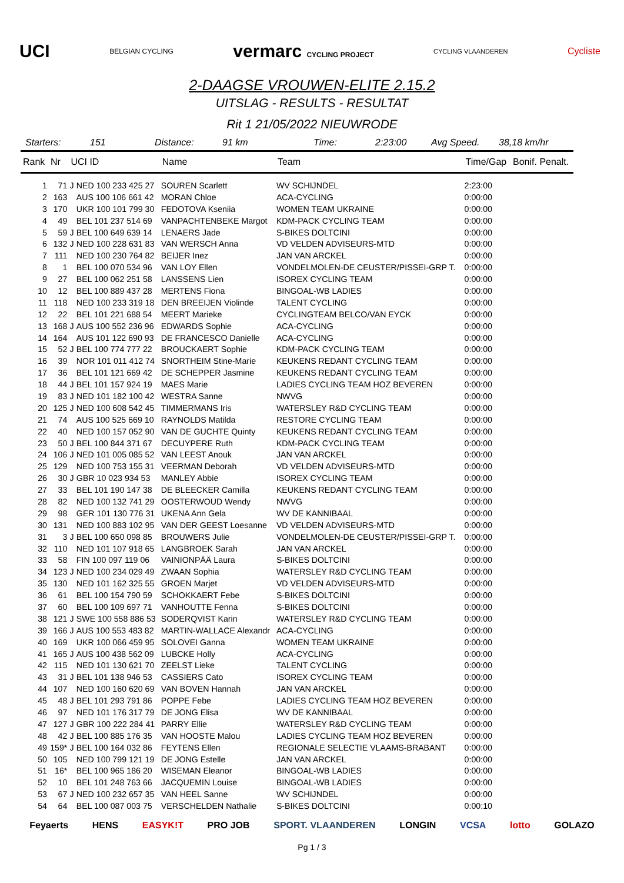UCI BELGIAN CYCLING vermarc CYCLING PROJECT CYCLING VLAANDEREN Cycliste
2-DAAGSE VROUWEN-ELITE 2.15.2
UITSLAG - RESULTS - RESULTAT
Rit 1 21/05/2022 NIEUWRODE
Starters: 151 Distance: 91 km Time: 2:23:00 Avg Speed. 38,18 km/hr
| Rank | Nr | UCI ID | | Name | Team | Time/Gap | Bonif. Penalt. |
| --- | --- | --- | --- | --- | --- | --- | --- |
| 1 | 71 | J | NED 100 233 425 27 | SOUREN Scarlett | WV SCHIJNDEL | 2:23:00 | |
| 2 | 163 | | AUS 100 106 661 42 | MORAN Chloe | ACA-CYCLING | 0:00:00 | |
| 3 | 170 | | UKR 100 101 799 30 | FEDOTOVA Kseniia | WOMEN TEAM UKRAINE | 0:00:00 | |
| 4 | 49 | | BEL 101 237 514 69 | VANPACHTENBEKE Margot | KDM-PACK CYCLING TEAM | 0:00:00 | |
| 5 | 59 | J | BEL 100 649 639 14 | LENAERS Jade | S-BIKES DOLTCINI | 0:00:00 | |
| 6 | 132 | J | NED 100 228 631 83 | VAN WERSCH Anna | VD VELDEN ADVISEURS-MTD | 0:00:00 | |
| 7 | 111 | | NED 100 230 764 82 | BEIJER Inez | JAN VAN ARCKEL | 0:00:00 | |
| 8 | 1 | | BEL 100 070 534 96 | VAN LOY Ellen | VONDELMOLEN-DE CEUSTER/PISSEI-GRP T. | 0:00:00 | |
| 9 | 27 | | BEL 100 062 251 58 | LANSSENS Lien | ISOREX CYCLING TEAM | 0:00:00 | |
| 10 | 12 | | BEL 100 889 437 28 | MERTENS Fiona | BINGOAL-WB LADIES | 0:00:00 | |
| 11 | 118 | | NED 100 233 319 18 | DEN BREEIJEN Violinde | TALENT CYCLING | 0:00:00 | |
| 12 | 22 | | BEL 101 221 688 54 | MEERT Marieke | CYCLINGTEAM BELCO/VAN EYCK | 0:00:00 | |
| 13 | 168 | J | AUS 100 552 236 96 | EDWARDS Sophie | ACA-CYCLING | 0:00:00 | |
| 14 | 164 | | AUS 101 122 690 93 | DE FRANCESCO Danielle | ACA-CYCLING | 0:00:00 | |
| 15 | 52 | J | BEL 100 774 777 22 | BROUCKAERT Sophie | KDM-PACK CYCLING TEAM | 0:00:00 | |
| 16 | 39 | | NOR 101 011 412 74 | SNORTHEIM Stine-Marie | KEUKENS REDANT CYCLING TEAM | 0:00:00 | |
| 17 | 36 | | BEL 101 121 669 42 | DE SCHEPPER Jasmine | KEUKENS REDANT CYCLING TEAM | 0:00:00 | |
| 18 | 44 | J | BEL 101 157 924 19 | MAES Marie | LADIES CYCLING TEAM HOZ BEVEREN | 0:00:00 | |
| 19 | 83 | J | NED 101 182 100 42 | WESTRA Sanne | NWVG | 0:00:00 | |
| 20 | 125 | J | NED 100 608 542 45 | TIMMERMANS Iris | WATERSLEY R&D CYCLING TEAM | 0:00:00 | |
| 21 | 74 | | AUS 100 525 669 10 | RAYNOLDS Matilda | RESTORE CYCLING TEAM | 0:00:00 | |
| 22 | 40 | | NED 100 157 052 90 | VAN DE GUCHTE Quinty | KEUKENS REDANT CYCLING TEAM | 0:00:00 | |
| 23 | 50 | J | BEL 100 844 371 67 | DECUYPERE Ruth | KDM-PACK CYCLING TEAM | 0:00:00 | |
| 24 | 106 | J | NED 101 005 085 52 | VAN LEEST Anouk | JAN VAN ARCKEL | 0:00:00 | |
| 25 | 129 | | NED 100 753 155 31 | VEERMAN Deborah | VD VELDEN ADVISEURS-MTD | 0:00:00 | |
| 26 | 30 | J | GBR 10 023 934 53 | MANLEY Abbie | ISOREX CYCLING TEAM | 0:00:00 | |
| 27 | 33 | | BEL 101 190 147 38 | DE BLEECKER Camilla | KEUKENS REDANT CYCLING TEAM | 0:00:00 | |
| 28 | 82 | | NED 100 132 741 29 | OOSTERWOUD Wendy | NWVG | 0:00:00 | |
| 29 | 98 | | GER 101 130 776 31 | UKENA Ann Gela | WV DE KANNIBAAL | 0:00:00 | |
| 30 | 131 | | NED 100 883 102 95 | VAN DER GEEST Loesanne | VD VELDEN ADVISEURS-MTD | 0:00:00 | |
| 31 | 3 | J | BEL 100 650 098 85 | BROUWERS Julie | VONDELMOLEN-DE CEUSTER/PISSEI-GRP T. | 0:00:00 | |
| 32 | 110 | | NED 101 107 918 65 | LANGBROEK Sarah | JAN VAN ARCKEL | 0:00:00 | |
| 33 | 58 | | FIN 100 097 119 06 | VAINIONPÄÄ Laura | S-BIKES DOLTCINI | 0:00:00 | |
| 34 | 123 | J | NED 100 234 029 49 | ZWAAN Sophia | WATERSLEY R&D CYCLING TEAM | 0:00:00 | |
| 35 | 130 | | NED 101 162 325 55 | GROEN Marjet | VD VELDEN ADVISEURS-MTD | 0:00:00 | |
| 36 | 61 | | BEL 100 154 790 59 | SCHOKKAERT Febe | S-BIKES DOLTCINI | 0:00:00 | |
| 37 | 60 | | BEL 100 109 697 71 | VANHOUTTE Fenna | S-BIKES DOLTCINI | 0:00:00 | |
| 38 | 121 | J | SWE 100 558 886 53 | SODERQVIST Karin | WATERSLEY R&D CYCLING TEAM | 0:00:00 | |
| 39 | 166 | J | AUS 100 553 483 82 | MARTIN-WALLACE Alexandr | ACA-CYCLING | 0:00:00 | |
| 40 | 169 | | UKR 100 066 459 95 | SOLOVEI Ganna | WOMEN TEAM UKRAINE | 0:00:00 | |
| 41 | 165 | J | AUS 100 438 562 09 | LUBCKE Holly | ACA-CYCLING | 0:00:00 | |
| 42 | 115 | | NED 101 130 621 70 | ZEELST Lieke | TALENT CYCLING | 0:00:00 | |
| 43 | 31 | J | BEL 101 138 946 53 | CASSIERS Cato | ISOREX CYCLING TEAM | 0:00:00 | |
| 44 | 107 | | NED 100 160 620 69 | VAN BOVEN Hannah | JAN VAN ARCKEL | 0:00:00 | |
| 45 | 48 | J | BEL 101 293 791 86 | POPPE Febe | LADIES CYCLING TEAM HOZ BEVEREN | 0:00:00 | |
| 46 | 97 | | NED 101 176 317 79 | DE JONG Elisa | WV DE KANNIBAAL | 0:00:00 | |
| 47 | 127 | J | GBR 100 222 284 41 | PARRY Ellie | WATERSLEY R&D CYCLING TEAM | 0:00:00 | |
| 48 | 42 | J | BEL 100 885 176 35 | VAN HOOSTE Malou | LADIES CYCLING TEAM HOZ BEVEREN | 0:00:00 | |
| 49 | 159* | J | BEL 100 164 032 86 | FEYTENS Ellen | REGIONALE SELECTIE VLAAMS-BRABANT | 0:00:00 | |
| 50 | 105 | | NED 100 799 121 19 | DE JONG Estelle | JAN VAN ARCKEL | 0:00:00 | |
| 51 | 16* | | BEL 100 965 186 20 | WISEMAN Eleanor | BINGOAL-WB LADIES | 0:00:00 | |
| 52 | 10 | | BEL 101 248 763 66 | JACQUEMIN Louise | BINGOAL-WB LADIES | 0:00:00 | |
| 53 | 67 | J | NED 100 232 657 35 | VAN HEEL Sanne | WV SCHIJNDEL | 0:00:00 | |
| 54 | 64 | | BEL 100 087 003 75 | VERSCHELDEN Nathalie | S-BIKES DOLTCINI | 0:00:10 | |
Feyaerts HENS EASYK!T PRO JOB SPORT. VLAANDEREN LONGIN VCSA lotto GOLAZO
Pg 1 / 3